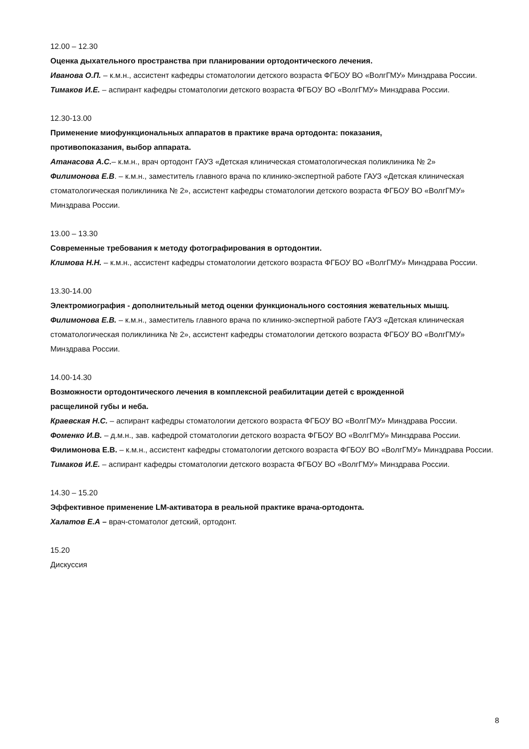12.00 – 12.30
Оценка дыхательного пространства при планировании ортодонтического лечения.
Иванова О.П. – к.м.н., ассистент кафедры стоматологии детского возраста ФГБОУ ВО «ВолгГМУ» Минздрава России.
Тимаков И.Е. – аспирант кафедры стоматологии детского возраста ФГБОУ ВО «ВолгГМУ» Минздрава России.
12.30-13.00
Применение миофункциональных аппаратов в практике врача ортодонта: показания,
противопоказания, выбор аппарата.
Атанасова А.С.– к.м.н., врач ортодонт ГАУЗ «Детская клиническая стоматологическая поликлиника № 2»
Филимонова Е.В. – к.м.н., заместитель главного врача по клинико-экспертной работе ГАУЗ «Детская клиническая стоматологическая поликлиника № 2», ассистент кафедры стоматологии детского возраста ФГБОУ ВО «ВолгГМУ» Минздрава России.
13.00 – 13.30
Современные требования к методу фотографирования в ортодонтии.
Климова Н.Н. – к.м.н., ассистент кафедры стоматологии детского возраста ФГБОУ ВО «ВолгГМУ» Минздрава России.
13.30-14.00
Электромиография - дополнительный метод оценки функционального состояния жевательных мышц.
Филимонова Е.В. – к.м.н., заместитель главного врача по клинико-экспертной работе ГАУЗ «Детская клиническая стоматологическая поликлиника № 2», ассистент кафедры стоматологии детского возраста ФГБОУ ВО «ВолгГМУ» Минздрава России.
14.00-14.30
Возможности ортодонтического лечения в комплексной реабилитации детей с врожденной
расщелиной губы и неба.
Краевская Н.С. – аспирант кафедры стоматологии детского возраста ФГБОУ ВО «ВолгГМУ» Минздрава России.
Фоменко И.В. – д.м.н., зав. кафедрой стоматологии детского возраста ФГБОУ ВО «ВолгГМУ» Минздрава России.
Филимонова Е.В. – к.м.н., ассистент кафедры стоматологии детского возраста ФГБОУ ВО «ВолгГМУ» Минздрава России.
Тимаков И.Е. – аспирант кафедры стоматологии детского возраста ФГБОУ ВО «ВолгГМУ» Минздрава России.
14.30 – 15.20
Эффективное применение LM-активатора в реальной практике врача-ортодонта.
Халатов Е.А – врач-стоматолог детский, ортодонт.
15.20
Дискуссия
8